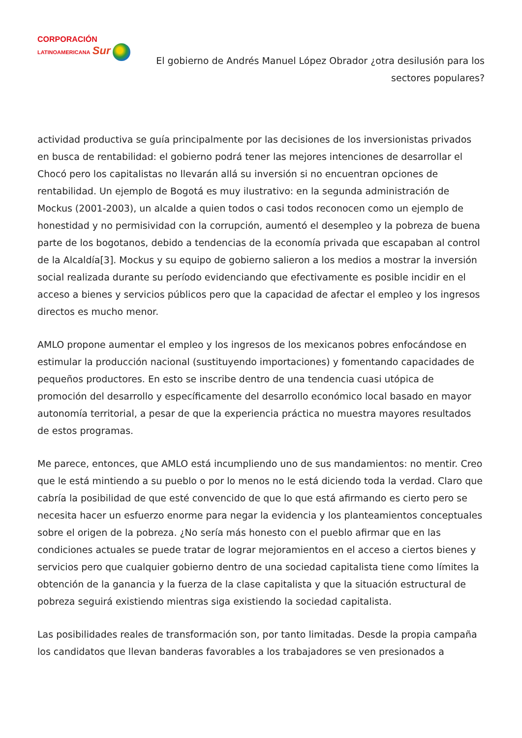CORPORACIÓN
LATINOAMERICANA Sur
El gobierno de Andrés Manuel López Obrador ¿otra desilusión para los sectores populares?
actividad productiva se guía principalmente por las decisiones de los inversionistas privados en busca de rentabilidad: el gobierno podrá tener las mejores intenciones de desarrollar el Chocó pero los capitalistas no llevarán allá su inversión si no encuentran opciones de rentabilidad. Un ejemplo de Bogotá es muy ilustrativo: en la segunda administración de Mockus (2001-2003), un alcalde a quien todos o casi todos reconocen como un ejemplo de honestidad y no permisividad con la corrupción, aumentó el desempleo y la pobreza de buena parte de los bogotanos, debido a tendencias de la economía privada que escapaban al control de la Alcaldía[3]. Mockus y su equipo de gobierno salieron a los medios a mostrar la inversión social realizada durante su período evidenciando que efectivamente es posible incidir en el acceso a bienes y servicios públicos pero que la capacidad de afectar el empleo y los ingresos directos es mucho menor.
AMLO propone aumentar el empleo y los ingresos de los mexicanos pobres enfocándose en estimular la producción nacional (sustituyendo importaciones) y fomentando capacidades de pequeños productores. En esto se inscribe dentro de una tendencia cuasi utópica de promoción del desarrollo y específicamente del desarrollo económico local basado en mayor autonomía territorial, a pesar de que la experiencia práctica no muestra mayores resultados de estos programas.
Me parece, entonces, que AMLO está incumpliendo uno de sus mandamientos: no mentir. Creo que le está mintiendo a su pueblo o por lo menos no le está diciendo toda la verdad. Claro que cabría la posibilidad de que esté convencido de que lo que está afirmando es cierto pero se necesita hacer un esfuerzo enorme para negar la evidencia y los planteamientos conceptuales sobre el origen de la pobreza. ¿No sería más honesto con el pueblo afirmar que en las condiciones actuales se puede tratar de lograr mejoramientos en el acceso a ciertos bienes y servicios pero que cualquier gobierno dentro de una sociedad capitalista tiene como límites la obtención de la ganancia y la fuerza de la clase capitalista y que la situación estructural de pobreza seguirá existiendo mientras siga existiendo la sociedad capitalista.
Las posibilidades reales de transformación son, por tanto limitadas. Desde la propia campaña los candidatos que llevan banderas favorables a los trabajadores se ven presionados a